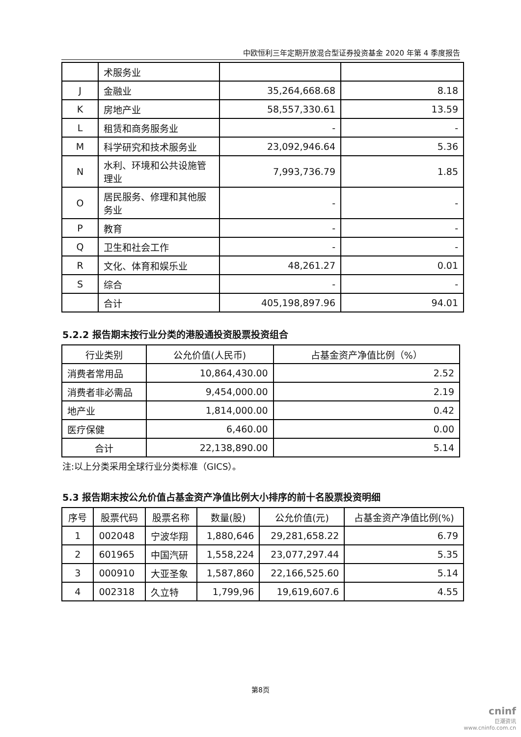中欧恒利三年定期开放混合型证券投资基金 2020 年第 4 季度报告
| | 术服务业 | | |
| J | 金融业 | 35,264,668.68 | 8.18 |
| K | 房地产业 | 58,557,330.61 | 13.59 |
| L | 租赁和商务服务业 | - | - |
| M | 科学研究和技术服务业 | 23,092,946.64 | 5.36 |
| N | 水利、环境和公共设施管理业 | 7,993,736.79 | 1.85 |
| O | 居民服务、修理和其他服务业 | - | - |
| P | 教育 | - | - |
| Q | 卫生和社会工作 | - | - |
| R | 文化、体育和娱乐业 | 48,261.27 | 0.01 |
| S | 综合 | - | - |
| | 合计 | 405,198,897.96 | 94.01 |
5.2.2 报告期末按行业分类的港股通投资股票投资组合
| 行业类别 | 公允价值(人民币) | 占基金资产净值比例（%） |
| --- | --- | --- |
| 消费者常用品 | 10,864,430.00 | 2.52 |
| 消费者非必需品 | 9,454,000.00 | 2.19 |
| 地产业 | 1,814,000.00 | 0.42 |
| 医疗保健 | 6,460.00 | 0.00 |
| 合计 | 22,138,890.00 | 5.14 |
注:以上分类采用全球行业分类标准（GICS）。
5.3 报告期末按公允价值占基金资产净值比例大小排序的前十名股票投资明细
| 序号 | 股票代码 | 股票名称 | 数量(股) | 公允价值(元) | 占基金资产净值比例(%) |
| --- | --- | --- | --- | --- | --- |
| 1 | 002048 | 宁波华翔 | 1,880,646 | 29,281,658.22 | 6.79 |
| 2 | 601965 | 中国汽研 | 1,558,224 | 23,077,297.44 | 5.35 |
| 3 | 000910 | 大亚圣象 | 1,587,860 | 22,166,525.60 | 5.14 |
| 4 | 002318 | 久立特 | 1,799,96 | 19,619,607.6 | 4.55 |
第8页
cninf
巨潮资讯
www.cninfo.com.cn